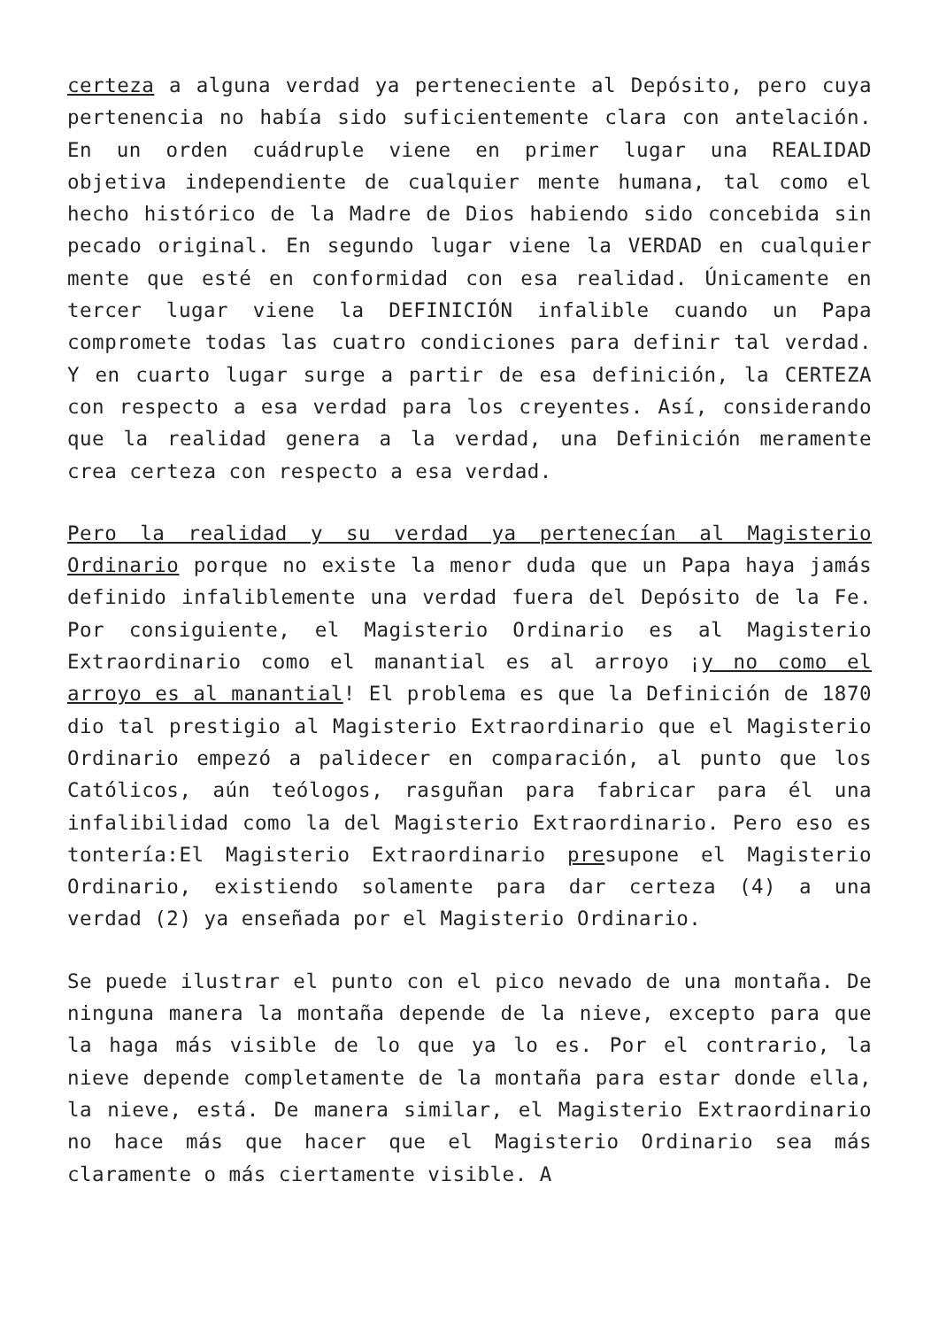certeza a alguna verdad ya perteneciente al Depósito, pero cuya pertenencia no había sido suficientemente clara con antelación. En un orden cuádruple viene en primer lugar una REALIDAD objetiva independiente de cualquier mente humana, tal como el hecho histórico de la Madre de Dios habiendo sido concebida sin pecado original. En segundo lugar viene la VERDAD en cualquier mente que esté en conformidad con esa realidad. Únicamente en tercer lugar viene la DEFINICIÓN infalible cuando un Papa compromete todas las cuatro condiciones para definir tal verdad. Y en cuarto lugar surge a partir de esa definición, la CERTEZA con respecto a esa verdad para los creyentes. Así, considerando que la realidad genera a la verdad, una Definición meramente crea certeza con respecto a esa verdad.
Pero la realidad y su verdad ya pertenecían al Magisterio Ordinario porque no existe la menor duda que un Papa haya jamás definido infaliblemente una verdad fuera del Depósito de la Fe. Por consiguiente, el Magisterio Ordinario es al Magisterio Extraordinario como el manantial es al arroyo ¡y no como el arroyo es al manantial! El problema es que la Definición de 1870 dio tal prestigio al Magisterio Extraordinario que el Magisterio Ordinario empezó a palidecer en comparación, al punto que los Católicos, aún teólogos, rasguñan para fabricar para él una infalibilidad como la del Magisterio Extraordinario. Pero eso es tontería:El Magisterio Extraordinario presupone el Magisterio Ordinario, existiendo solamente para dar certeza (4) a una verdad (2) ya enseñada por el Magisterio Ordinario.
Se puede ilustrar el punto con el pico nevado de una montaña. De ninguna manera la montaña depende de la nieve, excepto para que la haga más visible de lo que ya lo es. Por el contrario, la nieve depende completamente de la montaña para estar donde ella, la nieve, está. De manera similar, el Magisterio Extraordinario no hace más que hacer que el Magisterio Ordinario sea más claramente o más ciertamente visible. A